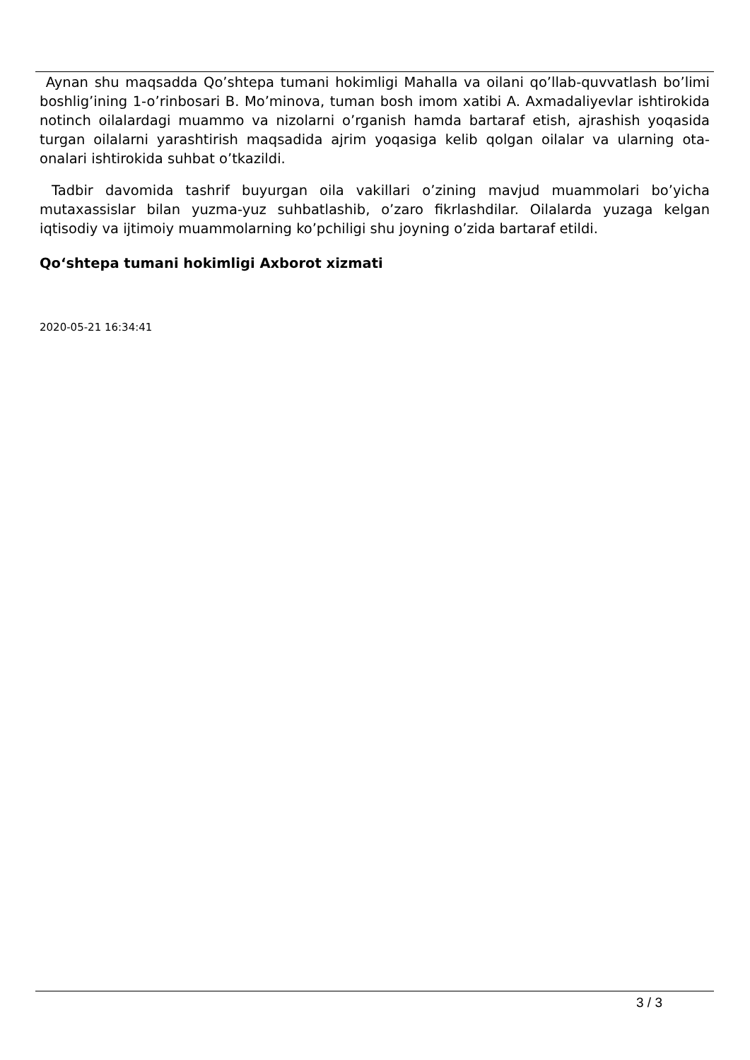Aynan shu maqsadda Qo’shtepa tumani hokimligi Mahalla va oilani qo’llab-quvvatlash bo’limi boshlig’ining 1-o’rinbosari B. Mo’minova, tuman bosh imom xatibi A. Axmadaliyevlar ishtirokida notinch oilalardagi muammo va nizolarni o’rganish hamda bartaraf etish, ajrashish yoqasida turgan oilalarni yarashtirish maqsadida ajrim yoqasiga kelib qolgan oilalar va ularning ota-onalari ishtirokida suhbat o’tkazildi.
Tadbir davomida tashrif buyurgan oila vakillari o’zining mavjud muammolari bo’yicha mutaxassislar bilan yuzma-yuz suhbatlashib, o’zaro fikrlashdilar. Oilalarda yuzaga kelgan iqtisodiy va ijtimoiy muammolarning ko’pchiligi shu joyning o’zida bartaraf etildi.
Qo‘shtepa tumani hokimligi Axborot xizmati
2020-05-21 16:34:41
3 / 3